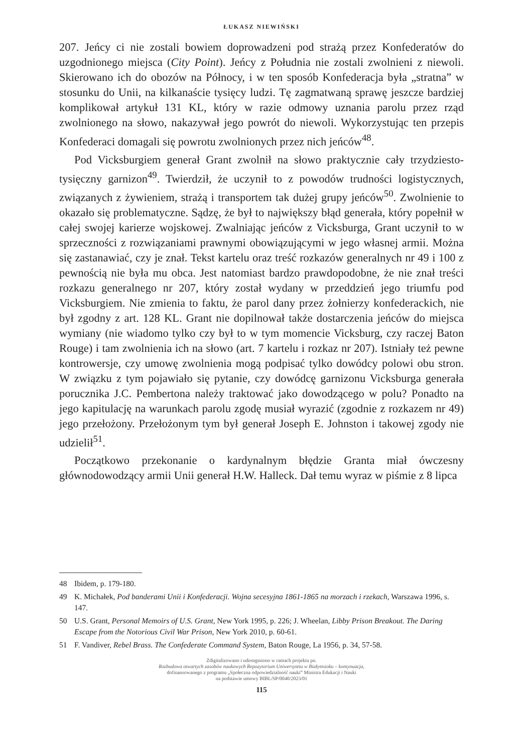ŁUKASZ NIEWIŃSKI
207. Jeńcy ci nie zostali bowiem doprowadzeni pod strażą przez Konfederatów do uzgodnionego miejsca (City Point). Jeńcy z Południa nie zostali zwolnieni z niewoli. Skierowano ich do obozów na Północy, i w ten sposób Konfederacja była „stratna” w stosunku do Unii, na kilkanaście tysięcy ludzi. Tę zagmatwaną sprawę jeszcze bardziej komplikował artykuł 131 KL, który w razie odmowy uznania parolu przez rząd zwolnionego na słowo, nakazywał jego powrót do niewoli. Wykorzystując ten przepis Konfederaci domagali się powrotu zwolnionych przez nich jeńców<sup>48</sup>.
Pod Vicksburgiem generał Grant zwolnił na słowo praktycznie cały trzydziesto­tysięczny garnizon<sup>49</sup>. Twierdził, że uczynił to z powodów trudności logistycznych, związanych z żywieniem, strażą i transportem tak dużej grupy jeńców<sup>50</sup>. Zwolnienie to okazało się problematyczne. Sądzę, że był to największy błąd generała, który popełnił w całej swojej karierze wojskowej. Zwalniając jeńców z Vicksburga, Grant uczynił to w sprzeczności z rozwiązaniami prawnymi obowiązującymi w jego własnej armii. Można się zastanawiać, czy je znał. Tekst kartelu oraz treść rozkazów generalnych nr 49 i 100 z pewnością nie była mu obca. Jest natomiast bardzo prawdopodobne, że nie znał treści rozkazu generalnego nr 207, który został wydany w przeddzień jego triumfu pod Vicksburgiem. Nie zmienia to faktu, że parol dany przez żołnierzy konfederackich, nie był zgodny z art. 128 KL. Grant nie dopilnował także dostarczenia jeńców do miejsca wymiany (nie wiadomo tylko czy był to w tym momencie Vicksburg, czy raczej Baton Rouge) i tam zwolnienia ich na słowo (art. 7 kartelu i rozkaz nr 207). Istniały też pewne kontrowersje, czy umowę zwolnienia mogą podpisać tylko dowódcy polowi obu stron. W związku z tym pojawiało się pytanie, czy dowódcę garnizonu Vicksburga generała porucznika J.C. Pembertona należy traktować jako dowodzącego w polu? Ponadto na jego kapitulację na warunkach parolu zgodę musiał wyrazić (zgodnie z rozkazem nr 49) jego przełożony. Przełożonym tym był generał Joseph E. Johnston i takowej zgody nie udzielił<sup>51</sup>.
Początkowo przekonanie o kardynalnym błędzie Granta miał ówczesny głównodowodzący armii Unii generał H.W. Halleck. Dał temu wyraz w piśmie z 8 lipca
48 Ibidem, p. 179-180.
49 K. Michałek, Pod banderami Unii i Konfederacji. Wojna secesyjna 1861-1865 na morzach i rzekach, Warszawa 1996, s. 147.
50 U.S. Grant, Personal Memoirs of U.S. Grant, New York 1995, p. 226; J. Wheelan, Libby Prison Breakout. The Daring Escape from the Notorious Civil War Prison, New York 2010, p. 60-61.
51 F. Vandiver, Rebel Brass. The Confederate Command System, Baton Rouge, La 1956, p. 34, 57-58.
Zdigitalizowano i udostępniono w ramach projektu pn.
Rozbudowa otwartych zasobów naukowych Repozytorium Uniwersytetu w Białymstoku – kontynuacja,
dofinansowanego z programu „Społeczna odpowiedzialność nauki” Ministra Edukacji i Nauki
na podstawie umowy BIBL/SP/0040/2023/01
115